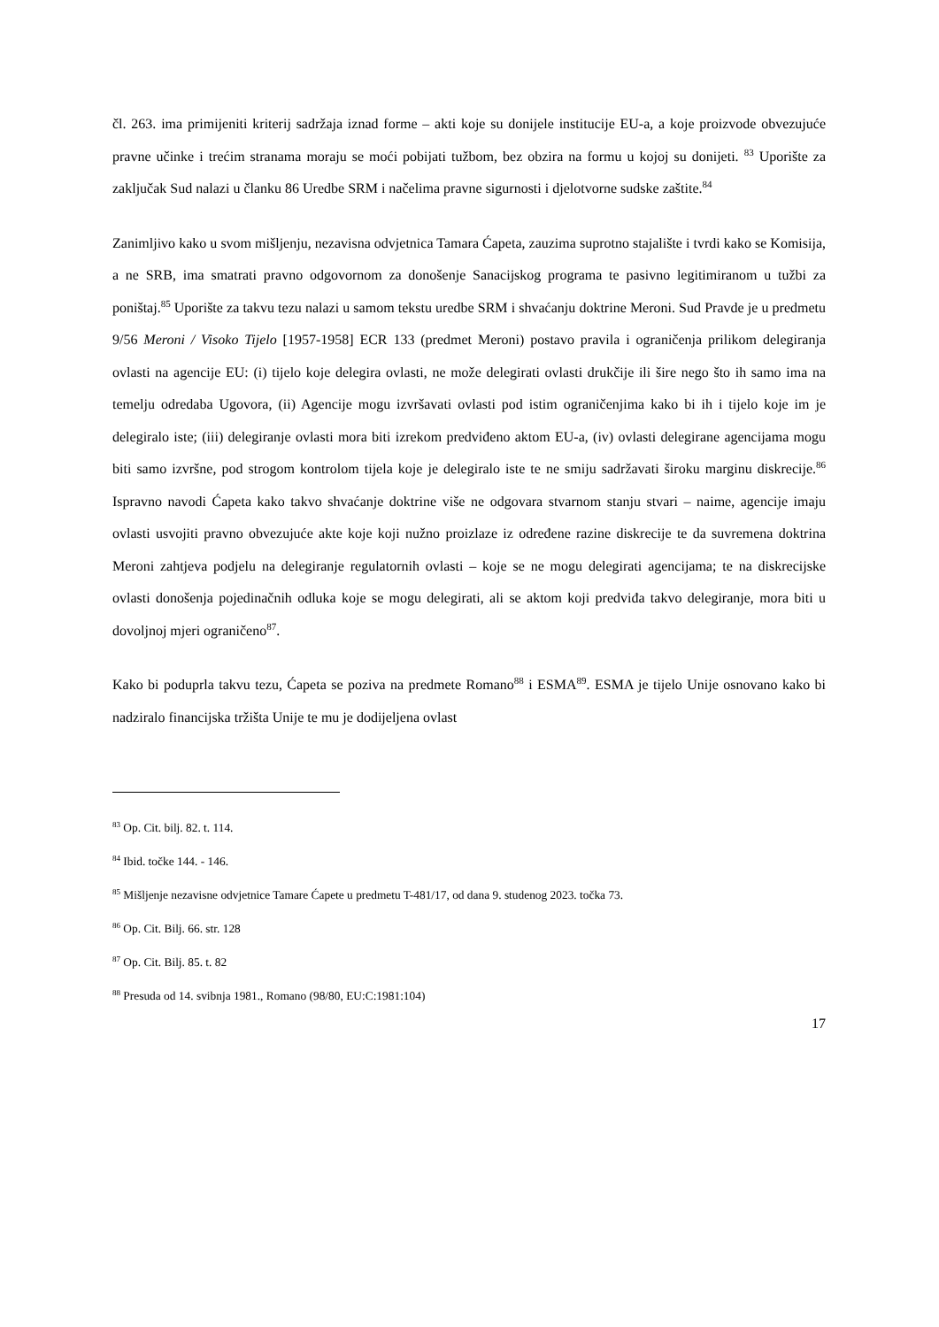čl. 263. ima primijeniti kriterij sadržaja iznad forme – akti koje su donijele institucije EU-a, a koje proizvode obvezujuće pravne učinke i trećim stranama moraju se moći pobijati tužbom, bez obzira na formu u kojoj su donijeti. <sup>83</sup> Uporište za zaključak Sud nalazi u članku 86 Uredbe SRM i načelima pravne sigurnosti i djelotvorne sudske zaštite.<sup>84</sup>
Zanimljivo kako u svom mišljenju, nezavisna odvjetnica Tamara Ćapeta, zauzima suprotno stajalište i tvrdi kako se Komisija, a ne SRB, ima smatrati pravno odgovornom za donošenje Sanacijskog programa te pasivno legitimiranom u tužbi za poništaj.<sup>85</sup> Uporište za takvu tezu nalazi u samom tekstu uredbe SRM i shvaćanju doktrine Meroni. Sud Pravde je u predmetu 9/56 Meroni / Visoko Tijelo [1957-1958] ECR 133 (predmet Meroni) postavo pravila i ograničenja prilikom delegiranja ovlasti na agencije EU: (i) tijelo koje delegira ovlasti, ne može delegirati ovlasti drukčije ili šire nego što ih samo ima na temelju odredaba Ugovora, (ii) Agencije mogu izvršavati ovlasti pod istim ograničenjima kako bi ih i tijelo koje im je delegiralo iste; (iii) delegiranje ovlasti mora biti izrekom predviđeno aktom EU-a, (iv) ovlasti delegirane agencijama mogu biti samo izvršne, pod strogom kontrolom tijela koje je delegiralo iste te ne smiju sadržavati široku marginu diskrecije.<sup>86</sup> Ispravno navodi Ćapeta kako takvo shvaćanje doktrine više ne odgovara stvarnom stanju stvari – naime, agencije imaju ovlasti usvojiti pravno obvezujuće akte koje koji nužno proizlaze iz određene razine diskrecije te da suvremena doktrina Meroni zahtjeva podjelu na delegiranje regulatornih ovlasti – koje se ne mogu delegirati agencijama; te na diskrecijske ovlasti donošenja pojedinačnih odluka koje se mogu delegirati, ali se aktom koji predviđa takvo delegiranje, mora biti u dovoljnoj mjeri ograničeno<sup>87</sup>.
Kako bi poduprla takvu tezu, Ćapeta se poziva na predmete Romano<sup>88</sup> i ESMA<sup>89</sup>. ESMA je tijelo Unije osnovano kako bi nadziralo financijska tržišta Unije te mu je dodijeljena ovlast
<sup>83</sup> Op. Cit. bilj. 82. t. 114.
<sup>84</sup> Ibid. točke 144. - 146.
<sup>85</sup> Mišljenje nezavisne odvjetnice Tamare Ćapete u predmetu T-481/17, od dana 9. studenog 2023. točka 73.
<sup>86</sup> Op. Cit. Bilj. 66. str. 128
<sup>87</sup> Op. Cit. Bilj. 85. t. 82
<sup>88</sup> Presuda od 14. svibnja 1981., Romano (98/80, EU:C:1981:104)
17